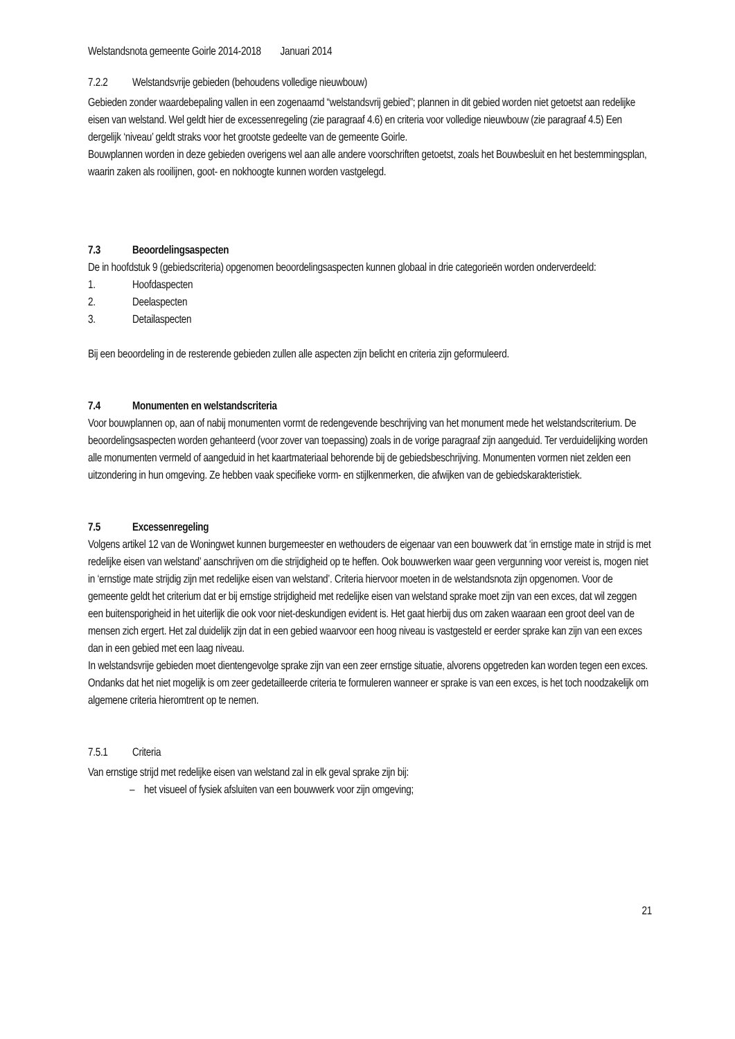Welstandsnota gemeente Goirle 2014-2018 Januari 2014
7.2.2 Welstandsvrije gebieden (behoudens volledige nieuwbouw)
Gebieden zonder waardebepaling vallen in een zogenaamd “welstandsvrij gebied”; plannen in dit gebied worden niet getoetst aan redelijke eisen van welstand. Wel geldt hier de excessenregeling (zie paragraaf 4.6) en criteria voor volledige nieuwbouw (zie paragraaf 4.5) Een dergelijk ‘niveau’ geldt straks voor het grootste gedeelte van de gemeente Goirle.
Bouwplannen worden in deze gebieden overigens wel aan alle andere voorschriften getoetst, zoals het Bouwbesluit en het bestemmingsplan, waarin zaken als rooilijnen, goot- en nokhoogte kunnen worden vastgelegd.
7.3 Beoordelingsaspecten
De in hoofdstuk 9 (gebiedscriteria) opgenomen beoordelingsaspecten kunnen globaal in drie categorieën worden onderverdeeld:
1. Hoofdaspecten
2. Deelaspecten
3. Detailaspecten
Bij een beoordeling in de resterende gebieden zullen alle aspecten zijn belicht en criteria zijn geformuleerd.
7.4 Monumenten en welstandscriteria
Voor bouwplannen op, aan of nabij monumenten vormt de redengevende beschrijving van het monument mede het welstandscriterium. De beoordelingsaspecten worden gehanteerd (voor zover van toepassing) zoals in de vorige paragraaf zijn aangeduid. Ter verduidelijking worden alle monumenten vermeld of aangeduid in het kaartmateriaal behorende bij de gebiedsbeschrijving. Monumenten vormen niet zelden een uitzondering in hun omgeving. Ze hebben vaak specifieke vorm- en stijlkenmerken, die afwijken van de gebiedskarakteristiek.
7.5 Excessenregeling
Volgens artikel 12 van de Woningwet kunnen burgemeester en wethouders de eigenaar van een bouwwerk dat ‘in ernstige mate in strijd is met redelijke eisen van welstand’ aanschrijven om die strijdigheid op te heffen. Ook bouwwerken waar geen vergunning voor vereist is, mogen niet in ‘ernstige mate strijdig zijn met redelijke eisen van welstand’. Criteria hiervoor moeten in de welstandsnota zijn opgenomen. Voor de gemeente geldt het criterium dat er bij ernstige strijdigheid met redelijke eisen van welstand sprake moet zijn van een exces, dat wil zeggen een buitensporigheid in het uiterlijk die ook voor niet-deskundigen evident is. Het gaat hierbij dus om zaken waaraan een groot deel van de mensen zich ergert. Het zal duidelijk zijn dat in een gebied waarvoor een hoog niveau is vastgesteld er eerder sprake kan zijn van een exces dan in een gebied met een laag niveau.
In welstandsvrije gebieden moet dientengevolge sprake zijn van een zeer ernstige situatie, alvorens opgetreden kan worden tegen een exces.
Ondanks dat het niet mogelijk is om zeer gedetailleerde criteria te formuleren wanneer er sprake is van een exces, is het toch noodzakelijk om algemene criteria hieromtrent op te nemen.
7.5.1 Criteria
Van ernstige strijd met redelijke eisen van welstand zal in elk geval sprake zijn bij:
– het visueel of fysiek afsluiten van een bouwwerk voor zijn omgeving;
21